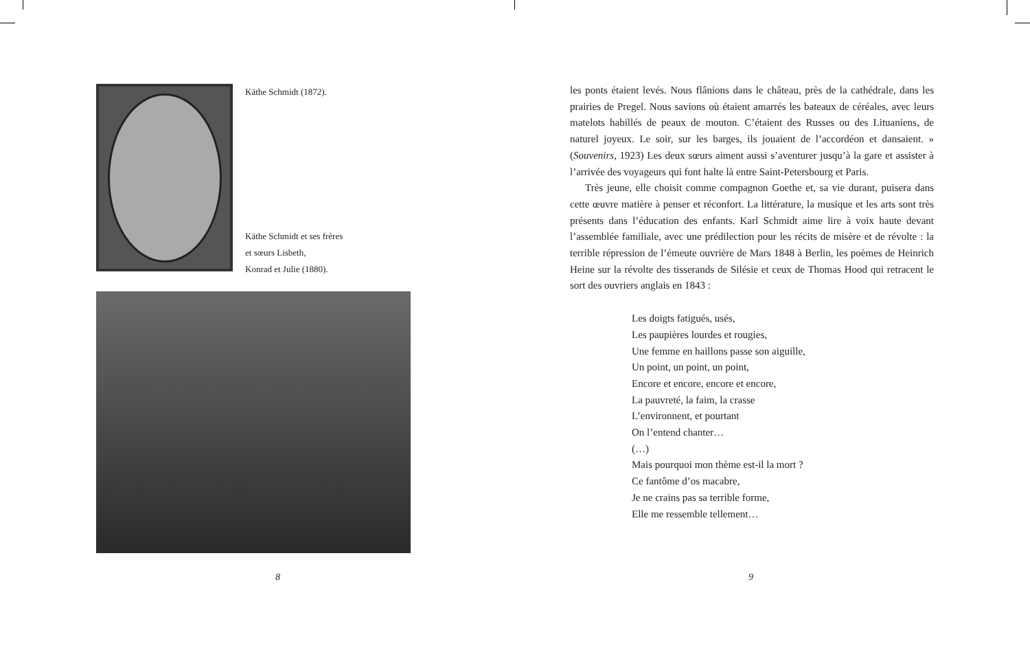Käthe Schmidt (1872).
Käthe Schmidt et ses frères
et sœurs Lisbeth,
Konrad et Julie (1880).
8
les ponts étaient levés. Nous flânions dans le château, près de la cathédrale, dans les prairies de Pregel. Nous savions où étaient amarrés les bateaux de céréales, avec leurs matelots habillés de peaux de mouton. C’étaient des Russes ou des Lituaniens, de naturel joyeux. Le soir, sur les barges, ils jouaient de l’accordéon et dansaient. » (Souvenirs, 1923) Les deux sœurs aiment aussi s’aven­turer jusqu’à la gare et assister à l’arrivée des voyageurs qui font halte là entre Saint-Petersbourg et Paris.
Très jeune, elle choisit comme compagnon Goethe et, sa vie durant, puisera dans cette œuvre matière à penser et réconfort. La littérature, la musique et les arts sont très présents dans l’éducation des enfants. Karl Schmidt aime lire à voix haute devant l’assemblée familiale, avec une prédilection pour les récits de misère et de révolte : la terrible répression de l’émeute ouvrière de Mars 1848 à Berlin, les poèmes de Heinrich Heine sur la révolte des tisserands de Silésie et ceux de Thomas Hood qui retracent le sort des ouvriers anglais en 1843 :
Les doigts fatigués, usés,
Les paupières lourdes et rougies,
Une femme en haillons passe son aiguille,
Un point, un point, un point,
Encore et encore, encore et encore,
La pauvreté, la faim, la crasse
L’environnent, et pourtant
On l’entend chanter…
(…)
Mais pourquoi mon thème est-il la mort ?
Ce fantôme d’os macabre,
Je ne crains pas sa terrible forme,
Elle me ressemble tellement…
9